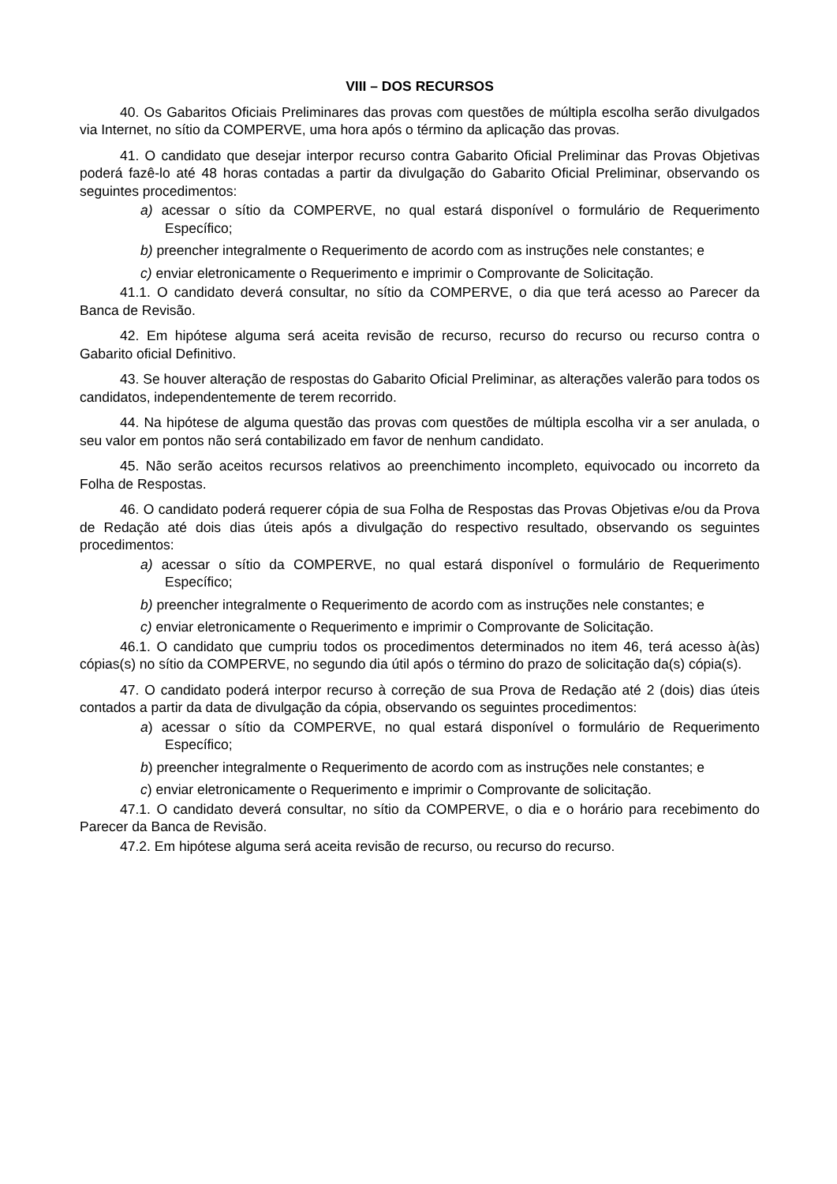VIII – DOS RECURSOS
40. Os Gabaritos Oficiais Preliminares das provas com questões de múltipla escolha serão divulgados via Internet, no sítio da COMPERVE, uma hora após o término da aplicação das provas.
41. O candidato que desejar interpor recurso contra Gabarito Oficial Preliminar das Provas Objetivas poderá fazê-lo até 48 horas contadas a partir da divulgação do Gabarito Oficial Preliminar, observando os seguintes procedimentos:
a) acessar o sítio da COMPERVE, no qual estará disponível o formulário de Requerimento Específico;
b) preencher integralmente o Requerimento de acordo com as instruções nele constantes; e
c) enviar eletronicamente o Requerimento e imprimir o Comprovante de Solicitação.
41.1. O candidato deverá consultar, no sítio da COMPERVE, o dia que terá acesso ao Parecer da Banca de Revisão.
42. Em hipótese alguma será aceita revisão de recurso, recurso do recurso ou recurso contra o Gabarito oficial Definitivo.
43. Se houver alteração de respostas do Gabarito Oficial Preliminar, as alterações valerão para todos os candidatos, independentemente de terem recorrido.
44. Na hipótese de alguma questão das provas com questões de múltipla escolha vir a ser anulada, o seu valor em pontos não será contabilizado em favor de nenhum candidato.
45. Não serão aceitos recursos relativos ao preenchimento incompleto, equivocado ou incorreto da Folha de Respostas.
46. O candidato poderá requerer cópia de sua Folha de Respostas das Provas Objetivas e/ou da Prova de Redação até dois dias úteis após a divulgação do respectivo resultado, observando os seguintes procedimentos:
a) acessar o sítio da COMPERVE, no qual estará disponível o formulário de Requerimento Específico;
b) preencher integralmente o Requerimento de acordo com as instruções nele constantes; e
c) enviar eletronicamente o Requerimento e imprimir o Comprovante de Solicitação.
46.1. O candidato que cumpriu todos os procedimentos determinados no item 46, terá acesso à(às) cópias(s) no sítio da COMPERVE, no segundo dia útil após o término do prazo de solicitação da(s) cópia(s).
47. O candidato poderá interpor recurso à correção de sua Prova de Redação até 2 (dois) dias úteis contados a partir da data de divulgação da cópia, observando os seguintes procedimentos:
a) acessar o sítio da COMPERVE, no qual estará disponível o formulário de Requerimento Específico;
b) preencher integralmente o Requerimento de acordo com as instruções nele constantes; e
c) enviar eletronicamente o Requerimento e imprimir o Comprovante de solicitação.
47.1. O candidato deverá consultar, no sítio da COMPERVE, o dia e o horário para recebimento do Parecer da Banca de Revisão.
47.2. Em hipótese alguma será aceita revisão de recurso, ou recurso do recurso.